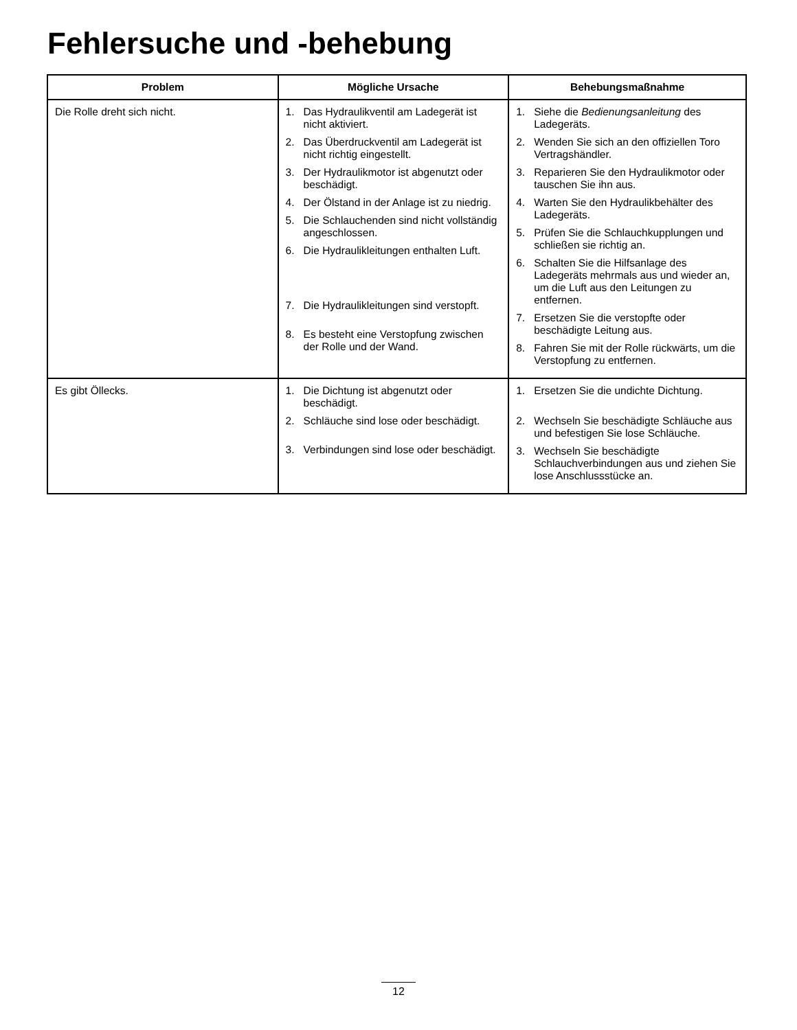Fehlersuche und -behebung
| Problem | Mögliche Ursache | Behebungsmaßnahme |
| --- | --- | --- |
| Die Rolle dreht sich nicht. | 1. Das Hydraulikventil am Ladegerät ist nicht aktiviert. 2. Das Überdruckventil am Ladegerät ist nicht richtig eingestellt. 3. Der Hydraulikmotor ist abgenutzt oder beschädigt. 4. Der Ölstand in der Anlage ist zu niedrig. 5. Die Schlauchenden sind nicht vollständig angeschlossen. 6. Die Hydraulikleitungen enthalten Luft. 7. Die Hydraulikleitungen sind verstopft. 8. Es besteht eine Verstopfung zwischen der Rolle und der Wand. | 1. Siehe die Bedienungsanleitung des Ladegeräts. 2. Wenden Sie sich an den offiziellen Toro Vertragshändler. 3. Reparieren Sie den Hydraulikmotor oder tauschen Sie ihn aus. 4. Warten Sie den Hydraulikbehälter des Ladegeräts. 5. Prüfen Sie die Schlauchkupplungen und schließen sie richtig an. 6. Schalten Sie die Hilfsanlage des Ladegeräts mehrmals aus und wieder an, um die Luft aus den Leitungen zu entfernen. 7. Ersetzen Sie die verstopfte oder beschädigte Leitung aus. 8. Fahren Sie mit der Rolle rückwärts, um die Verstopfung zu entfernen. |
| Es gibt Öllecks. | 1. Die Dichtung ist abgenutzt oder beschädigt. 2. Schläuche sind lose oder beschädigt. 3. Verbindungen sind lose oder beschädigt. | 1. Ersetzen Sie die undichte Dichtung. 2. Wechseln Sie beschädigte Schläuche aus und befestigen Sie lose Schläuche. 3. Wechseln Sie beschädigte Schlauchverbindungen aus und ziehen Sie lose Anschlussstücke an. |
12